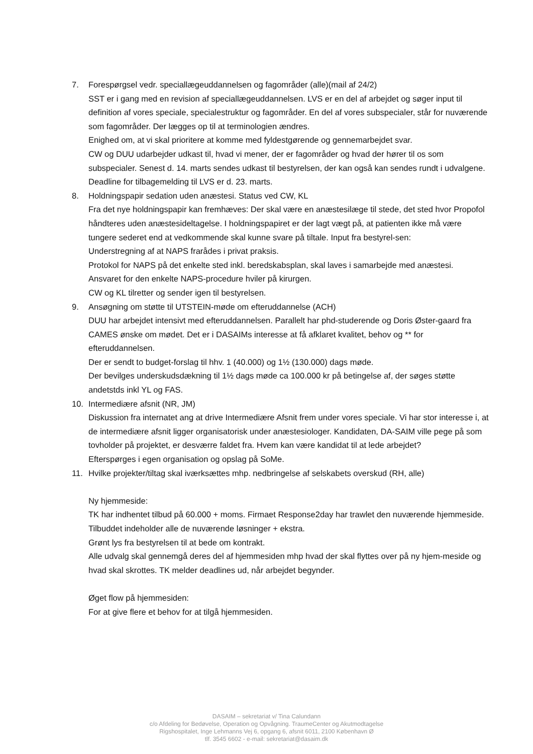7. Forespørgsel vedr. speciallægeuddannelsen og fagområder (alle)(mail af 24/2)
SST er i gang med en revision af speciallægeuddannelsen. LVS er en del af arbejdet og søger input til definition af vores speciale, specialestruktur og fagområder. En del af vores subspecialer, står for nuværende som fagområder. Der lægges op til at terminologien ændres.
Enighed om, at vi skal prioritere at komme med fyldestgørende og gennemarbejdet svar.
CW og DUU udarbejder udkast til, hvad vi mener, der er fagområder og hvad der hører til os som subspecialer. Senest d. 14. marts sendes udkast til bestyrelsen, der kan også kan sendes rundt i udvalgene.
Deadline for tilbagemelding til LVS er d. 23. marts.
8. Holdningspapir sedation uden anæstesi. Status ved CW, KL
Fra det nye holdningspapir kan fremhæves: Der skal være en anæstesilæge til stede, det sted hvor Propofol håndteres uden anæstesideltagelse. I holdningspapiret er der lagt vægt på, at patienten ikke må være tungere sederet end at vedkommende skal kunne svare på tiltale. Input fra bestyrel-sen:
Understregning af at NAPS frarådes i privat praksis.
Protokol for NAPS på det enkelte sted inkl. beredskabsplan, skal laves i samarbejde med anæstesi.
Ansvaret for den enkelte NAPS-procedure hviler på kirurgen.
CW og KL tilretter og sender igen til bestyrelsen.
9. Ansøgning om støtte til UTSTEIN-møde om efteruddannelse (ACH)
DUU har arbejdet intensivt med efteruddannelsen. Parallelt har phd-studerende og Doris Øster-gaard fra CAMES ønske om mødet. Det er i DASAIMs interesse at få afklaret kvalitet, behov og ** for efteruddannelsen.
Der er sendt to budget-forslag til hhv. 1 (40.000) og 1½ (130.000) dags møde.
Der bevilges underskudsdækning til 1½ dags møde ca 100.000 kr på betingelse af, der søges støtte andetstds inkl YL og FAS.
10. Intermediære afsnit (NR, JM)
Diskussion fra internatet ang at drive Intermediære Afsnit frem under vores speciale. Vi har stor interesse i, at de intermediære afsnit ligger organisatorisk under anæstesiologer. Kandidaten, DA-SAIM ville pege på som tovholder på projektet, er desværre faldet fra. Hvem kan være kandidat til at lede arbejdet?
Efterspørges i egen organisation og opslag på SoMe.
11. Hvilke projekter/tiltag skal iværksættes mhp. nedbringelse af selskabets overskud (RH, alle)
Ny hjemmeside:
TK har indhentet tilbud på 60.000 + moms. Firmaet Response2day har trawlet den nuværende hjemmeside. Tilbuddet indeholder alle de nuværende løsninger + ekstra.
Grønt lys fra bestyrelsen til at bede om kontrakt.
Alle udvalg skal gennemgå deres del af hjemmesiden mhp hvad der skal flyttes over på ny hjem-meside og hvad skal skrottes. TK melder deadlines ud, når arbejdet begynder.
Øget flow på hjemmesiden:
For at give flere et behov for at tilgå hjemmesiden.
DASAIM – sekretariat v/ Tina Calundann
c/o Afdeling for Bedøvelse, Operation og Opvågning. TraumeCenter og Akutmodtagelse
Rigshospitalet, Inge Lehmanns Vej 6, opgang 6, afsnit 6011, 2100 København Ø
tlf. 3545 6602 - e-mail: sekretariat@dasaim.dk